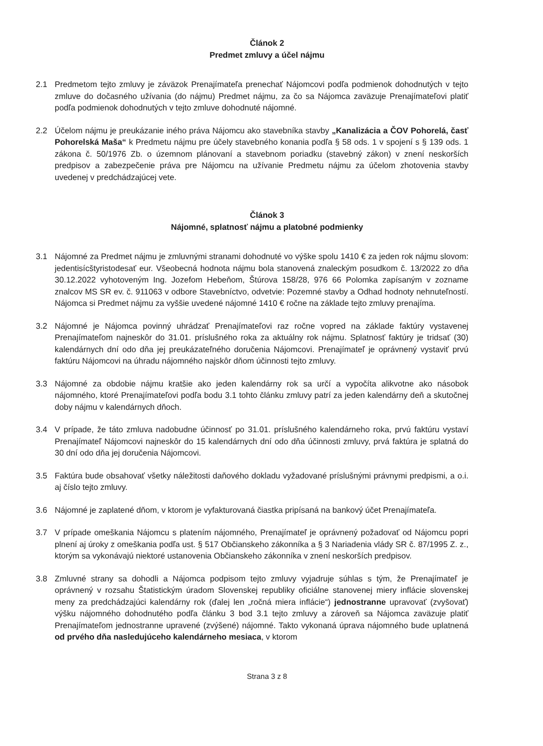Článok 2
Predmet zmluvy a účel nájmu
2.1 Predmetom tejto zmluvy je záväzok Prenajímateľa prenechať Nájomcovi podľa podmienok dohodnutých v tejto zmluve do dočasného užívania (do nájmu) Predmet nájmu, za čo sa Nájomca zaväzuje Prenajímateľovi platiť podľa podmienok dohodnutých v tejto zmluve dohodnuté nájomné.
2.2 Účelom nájmu je preukázanie iného práva Nájomcu ako stavebníka stavby „Kanalizácia a ČOV Pohorelá, časť Pohorelská Maša“ k Predmetu nájmu pre účely stavebného konania podľa § 58 ods. 1 v spojení s § 139 ods. 1 zákona č. 50/1976 Zb. o územnom plánovaní a stavebnom poriadku (stavebný zákon) v znení neskorších predpisov a zabezpečenie práva pre Nájomcu na užívanie Predmetu nájmu za účelom zhotovenia stavby uvedenej v predchádzajúcej vete.
Článok 3
Nájomné, splatnosť nájmu a platobné podmienky
3.1 Nájomné za Predmet nájmu je zmluvnými stranami dohodnuté vo výške spolu 1410 € za jeden rok nájmu slovom: jedentisícštyristodesať eur. Všeobecná hodnota nájmu bola stanovená znaleckým posudkom č. 13/2022 zo dňa 30.12.2022 vyhotoveným Ing. Jozefom Hebeňom, Štúrova 158/28, 976 66 Polomka zapísaným v zozname znalcov MS SR ev. č. 911063 v odbore Stavebníctvo, odvetvie: Pozemné stavby a Odhad hodnoty nehnuteľností. Nájomca si Predmet nájmu za vyššie uvedené nájomné 1410 € ročne na základe tejto zmluvy prenajíma.
3.2 Nájomné je Nájomca povinný uhrádzať Prenajímateľovi raz ročne vopred na základe faktúry vystavenej Prenajímateľom najneskôr do 31.01. príslušného roka za aktuálny rok nájmu. Splatnosť faktúry je tridsať (30) kalendárnych dní odo dňa jej preukázateľného doručenia Nájomcovi. Prenajímateľ je oprávnený vystaviť prvú faktúru Nájomcovi na úhradu nájomného najskôr dňom účinnosti tejto zmluvy.
3.3 Nájomné za obdobie nájmu kratšie ako jeden kalendárny rok sa určí a vypočíta alikvotne ako násobok nájomného, ktoré Prenajímateľovi podľa bodu 3.1 tohto článku zmluvy patrí za jeden kalendárny deň a skutočnej doby nájmu v kalendárnych dňoch.
3.4 V prípade, že táto zmluva nadobudne účinnosť po 31.01. príslušného kalendárneho roka, prvú faktúru vystaví Prenajímateľ Nájomcovi najneskôr do 15 kalendárnych dní odo dňa účinnosti zmluvy, prvá faktúra je splatná do 30 dní odo dňa jej doručenia Nájomcovi.
3.5 Faktúra bude obsahovať všetky náležitosti daňového dokladu vyžadované príslušnými právnymi predpismi, a o.i. aj číslo tejto zmluvy.
3.6 Nájomné je zaplatené dňom, v ktorom je vyfakturovaná čiastka pripísaná na bankový účet Prenajímateľa.
3.7 V prípade omeškania Nájomcu s platením nájomného, Prenajímateľ je oprávnený požadovať od Nájomcu popri plnení aj úroky z omeškania podľa ust. § 517 Občianskeho zákonníka a § 3 Nariadenia vlády SR č. 87/1995 Z. z., ktorým sa vykonávajú niektoré ustanovenia Občianskeho zákonníka v znení neskorších predpisov.
3.8 Zmluvné strany sa dohodli a Nájomca podpisom tejto zmluvy vyjadruje súhlas s tým, že Prenajímateľ je oprávnený v rozsahu Štatistickým úradom Slovenskej republiky oficiálne stanovenej miery inflácie slovenskej meny za predchádzajúci kalendárny rok (ďalej len „ročná miera inflácie“) jednostranne upravovať (zvyšovať) výšku nájomného dohodnutého podľa článku 3 bod 3.1 tejto zmluvy a zároveň sa Nájomca zaväzuje platiť Prenajímateľom jednostranne upravené (zvýšené) nájomné. Takto vykonaná úprava nájomného bude uplatnená od prvého dňa nasledujúceho kalendárneho mesiaca, v ktorom
Strana 3 z 8